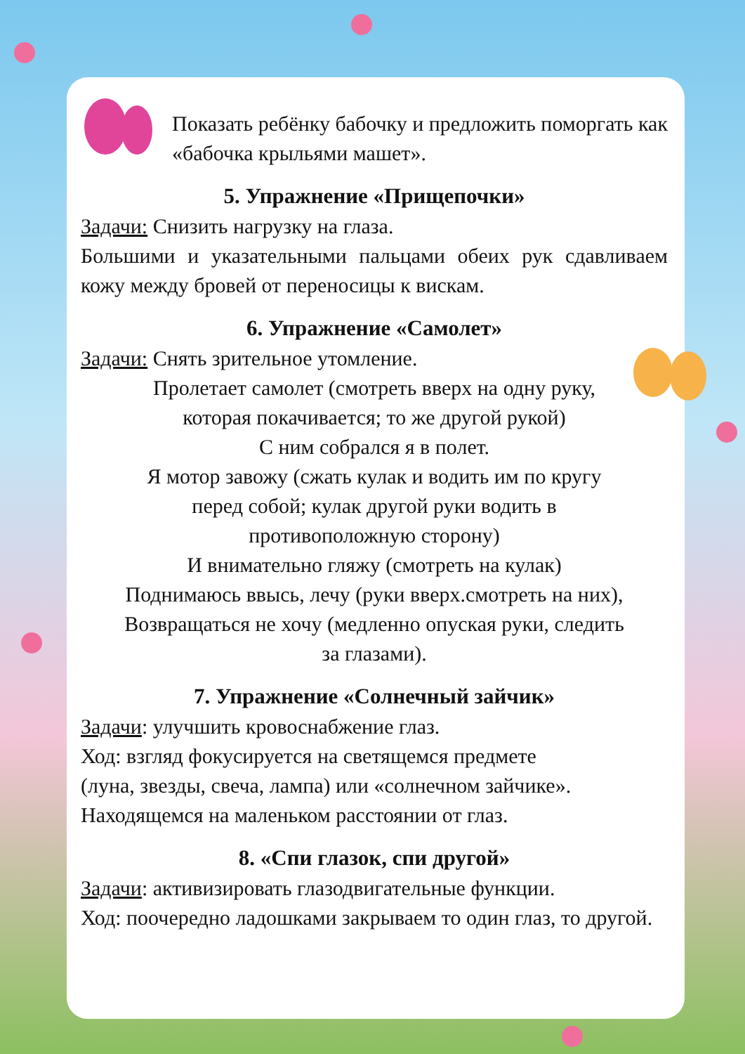Показать ребёнку бабочку и предложить поморгать как «бабочка крыльями машет».
5. Упражнение «Прищепочки»
Задачи: Снизить нагрузку на глаза.
Большими и указательными пальцами обеих рук сдавливаем кожу между бровей от переносицы к вискам.
6. Упражнение «Самолет»
Задачи: Снять зрительное утомление.
Пролетает самолет (смотреть вверх на одну руку,
которая покачивается; то же другой рукой)
С ним собрался я в полет.
Я мотор завожу (сжать кулак и водить им по кругу
перед собой; кулак другой руки водить в
противоположную сторону)
И внимательно гляжу (смотреть на кулак)
Поднимаюсь ввысь, лечу (руки вверх.смотреть на них),
Возвращаться не хочу (медленно опуская руки, следить
за глазами).
7. Упражнение «Солнечный зайчик»
Задачи: улучшить кровоснабжение глаз.
Ход: взгляд фокусируется на светящемся предмете
(луна, звезды, свеча, лампа) или «солнечном зайчике».
Находящемся на маленьком расстоянии от глаз.
8. «Спи глазок, спи другой»
Задачи: активизировать глазодвигательные функции.
Ход: поочередно ладошками закрываем то один глаз, то другой.